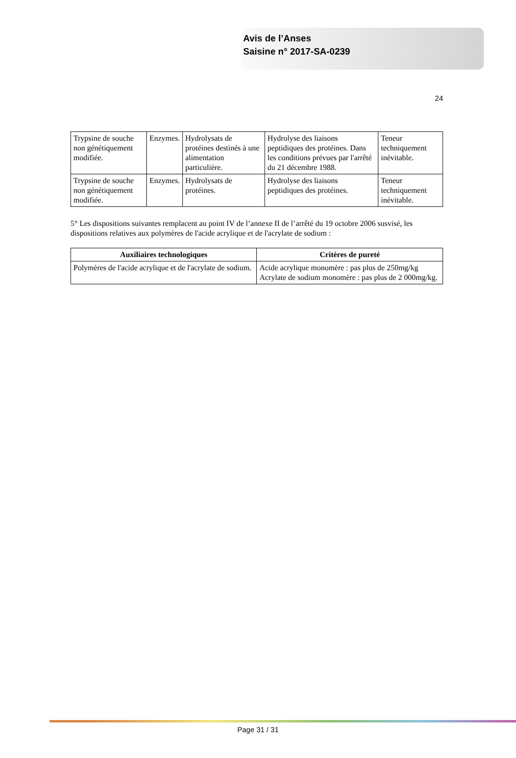Avis de l’Anses
Saisine n° 2017-SA-0239
24
| Trypsine de souche non génétiquement modifiée. | Enzymes. | Hydrolysats de protéines destinés à une alimentation particulière. | Hydrolyse des liaisons peptidiques des protéines. Dans les conditions prévues par l'arrêté du 21 décembre 1988. | Teneur techniquement inévitable. |
| Trypsine de souche non génétiquement modifiée. | Enzymes. | Hydrolysats de protéines. | Hydrolyse des liaisons peptidiques des protéines. | Teneur techniquement inévitable. |
5° Les dispositions suivantes remplacent au point IV de l’annexe II de l’arrêté du 19 octobre 2006 susvisé, les dispositions relatives aux polymères de l'acide acrylique et de l'acrylate de sodium :
| Auxiliaires technologiques | Critères de pureté |
| --- | --- |
| Polymères de l'acide acrylique et de l'acrylate de sodium. | Acide acrylique monomère : pas plus de 250mg/kg Acrylate de sodium monomère : pas plus de 2 000mg/kg. |
Page 31 / 31